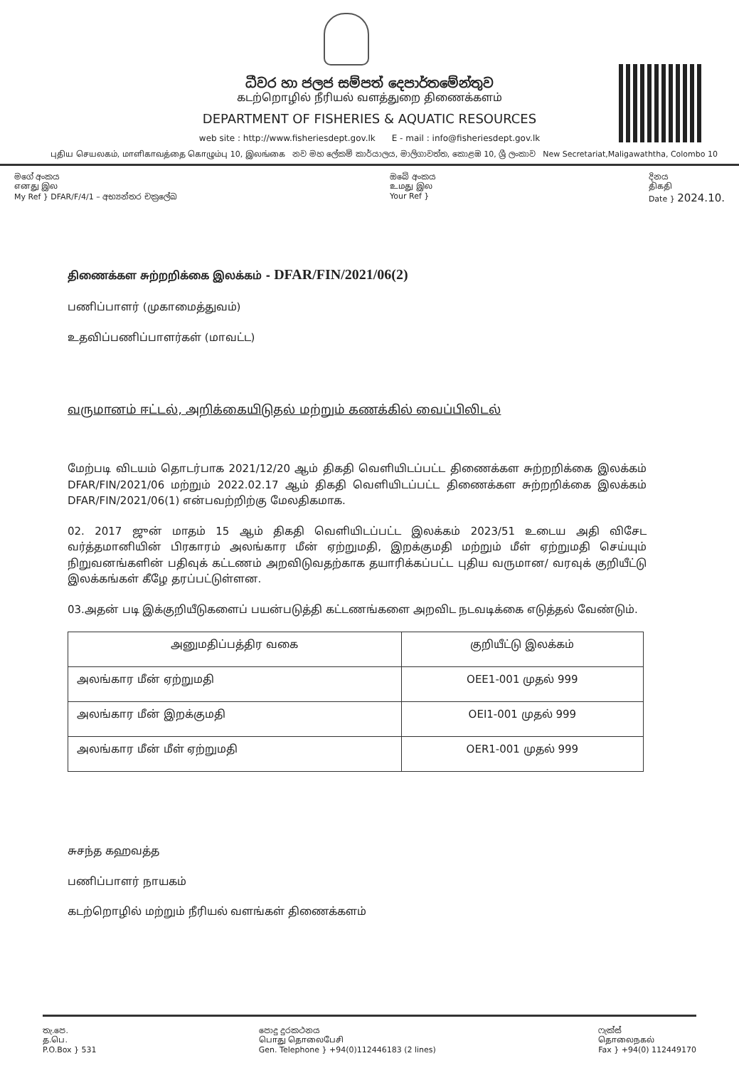ධීවර හා ජලජ සම්පත් දෙපාර්තමේන්තුව
கடற்றொழில் நீரியல் வளத்துறை திணைக்களம்
DEPARTMENT OF FISHERIES & AQUATIC RESOURCES
web site : http://www.fisheriesdept.gov.lk E - mail : info@fisheriesdept.gov.lk
புதிய செயலகம், மாளிகாவத்தை கொழும்பு 10, இலங்கை නව මහ ලේකම් කාර්යාලය, මාලිගාවත්ත, කොළඹ 10, ශ්‍රී ලංකාව New Secretariat,Maligawaththa, Colombo 10
මගේ අංකය
எனது இல
My Ref } DFAR/F/4/1 – අභ්‍යන්තර චක්‍රලේඛ
ඔබේ අංකය
உமது இல
Your Ref }
දිනය
திகதி
Date } 2024.10.
திணைக்கள சுற்றறிக்கை இலக்கம் - DFAR/FIN/2021/06(2)
பணிப்பாளர் (முகாமைத்துவம்)
உதவிப்பணிப்பாளர்கள் (மாவட்ட)
வருமானம் ஈட்டல், அறிக்கையிடுதல் மற்றும் கணக்கில் வைப்பிலிடல்
மேற்படி விடயம் தொடர்பாக 2021/12/20 ஆம் திகதி வெளியிடப்பட்ட திணைக்கள சுற்றறிக்கை இலக்கம் DFAR/FIN/2021/06 மற்றும் 2022.02.17 ஆம் திகதி வெளியிடப்பட்ட திணைக்கள சுற்றறிக்கை இலக்கம் DFAR/FIN/2021/06(1) என்பவற்றிற்கு மேலதிகமாக.
02. 2017 ஜுன் மாதம் 15 ஆம் திகதி வெளியிடப்பட்ட இலக்கம் 2023/51 உடைய அதி விசேட வர்த்தமானியின் பிரகாரம் அலங்கார மீன் ஏற்றுமதி, இறக்குமதி மற்றும் மீள் ஏற்றுமதி செய்யும் நிறுவனங்களின் பதிவுக் கட்டணம் அறவிடுவதற்காக தயாரிக்கப்பட்ட புதிய வருமான/ வரவுக் குறியீட்டு இலக்கங்கள் கீழே தரப்பட்டுள்ளன.
03.அதன் படி இக்குறியீடுகளைப் பயன்படுத்தி கட்டணங்களை அறவிட நடவடிக்கை எடுத்தல் வேண்டும்.
| அனுமதிப்பத்திர வகை | குறியீட்டு இலக்கம் |
| --- | --- |
| அலங்கார மீன் ஏற்றுமதி | OEE1-001 முதல் 999 |
| அலங்கார மீன் இறக்குமதி | OEI1-001 முதல் 999 |
| அலங்கார மீன் மீள் ஏற்றுமதி | OER1-001 முதல் 999 |
சுசந்த கஹவத்த
பணிப்பாளர் நாயகம்
கடற்றொழில் மற்றும் நீரியல் வளங்கள் திணைக்களம்
තැ.පෙ.
த.பெ.
P.O.Box } 531
පොදු දුරකථනය
பொது தொலைபேசி
Gen. Telephone } +94(0)112446183 (2 lines)
ෆැක්ස්
தொலைநகல்
Fax } +94(0) 112449170